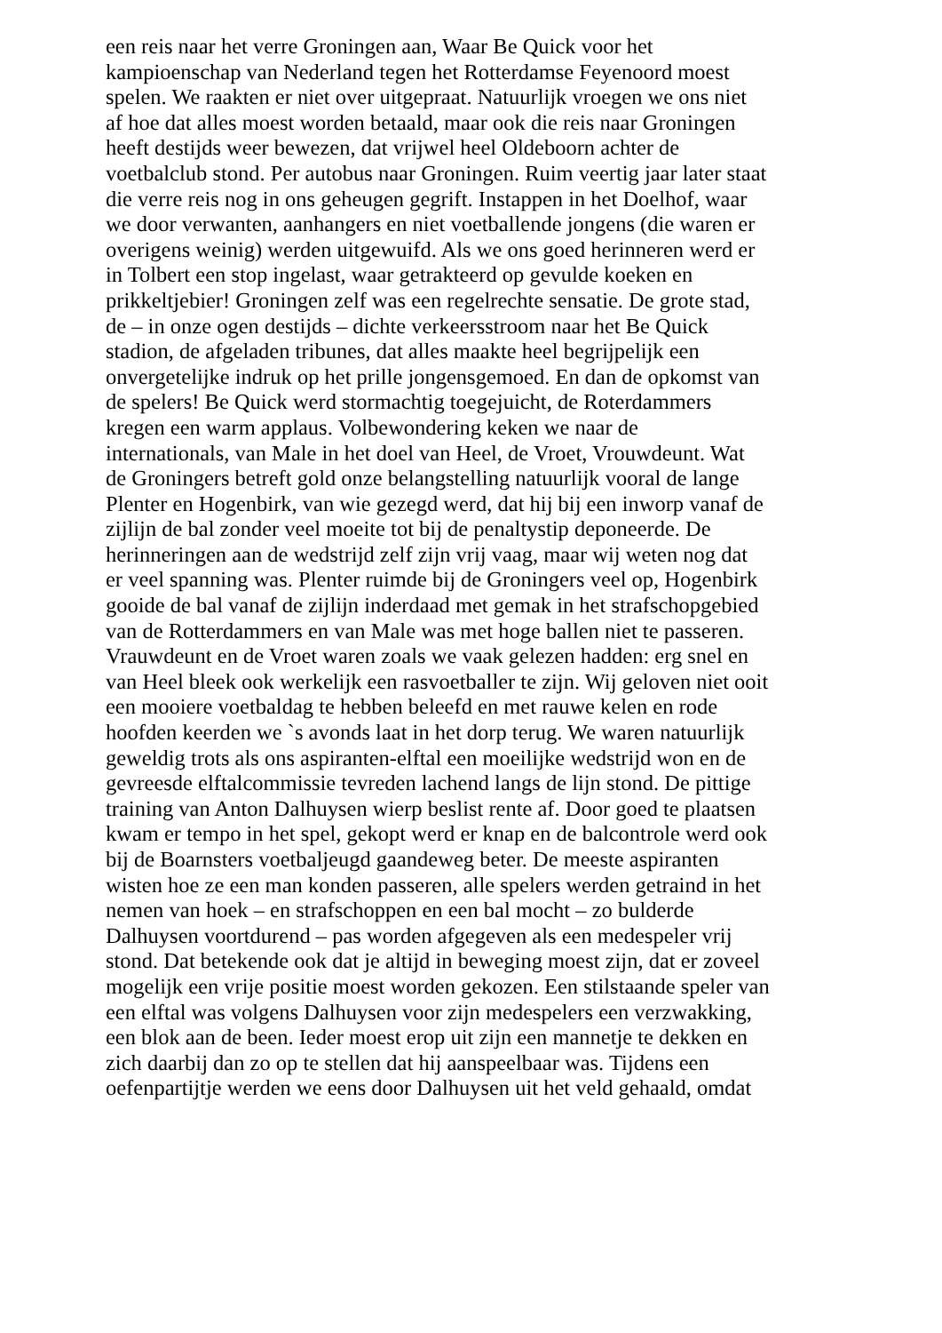een reis naar het verre Groningen aan, Waar Be Quick voor het
kampioenschap van Nederland tegen het Rotterdamse Feyenoord moest
spelen. We raakten er niet over uitgepraat. Natuurlijk vroegen we ons niet
af hoe dat alles moest worden betaald, maar ook die reis naar Groningen
heeft destijds weer bewezen, dat vrijwel heel Oldeboorn achter de
voetbalclub stond. Per autobus naar Groningen. Ruim veertig jaar later staat
die verre reis nog in ons geheugen gegrift. Instappen in het Doelhof, waar
we door verwanten, aanhangers en niet voetballende jongens (die waren er
overigens weinig) werden uitgewuifd. Als we ons goed herinneren werd er
in Tolbert een stop ingelast, waar getrakteerd op gevulde koeken en
prikkeltjebier! Groningen zelf was een regelrechte sensatie. De grote stad,
de – in onze ogen destijds – dichte verkeersstroom naar het Be Quick
stadion, de afgeladen tribunes, dat alles maakte heel begrijpelijk een
onvergetelijke indruk op het prille jongensgemoed. En dan de opkomst van
de spelers! Be Quick werd stormachtig toegejuicht, de Roterdammers
kregen een warm applaus. Volbewondering keken we naar de
internationals, van Male in het doel van Heel, de Vroet, Vrouwdeunt. Wat
de Groningers betreft gold onze belangstelling natuurlijk vooral de lange
Plenter en Hogenbirk, van wie gezegd werd, dat hij bij een inworp vanaf de
zijlijn de bal zonder veel moeite tot bij de penaltystip deponeerde. De
herinneringen aan de wedstrijd zelf zijn vrij vaag, maar wij weten nog dat
er veel spanning was. Plenter ruimde bij de Groningers veel op, Hogenbirk
gooide de bal vanaf de zijlijn inderdaad met gemak in het strafschopgebied
van de Rotterdammers en van Male was met hoge ballen niet te passeren.
Vrauwdeunt en de Vroet waren zoals we vaak gelezen hadden: erg snel en
van Heel bleek ook werkelijk een rasvoetballer te zijn. Wij geloven niet ooit
een mooiere voetbaldag te hebben beleefd en met rauwe kelen en rode
hoofden keerden we `s avonds laat in het dorp terug. We waren natuurlijk
geweldig trots als ons aspiranten-elftal een moeilijke wedstrijd won en de
gevreesde elftalcommissie tevreden lachend langs de lijn stond. De pittige
training van Anton Dalhuysen wierp beslist rente af. Door goed te plaatsen
kwam er tempo in het spel, gekopt werd er knap en de balcontrole werd ook
bij de Boarnsters voetbaljeugd gaandeweg beter. De meeste aspiranten
wisten hoe ze een man konden passeren, alle spelers werden getraind in het
nemen van hoek – en strafschoppen en een bal mocht – zo bulderde
Dalhuysen voortdurend – pas worden afgegeven als een medespeler vrij
stond. Dat betekende ook dat je altijd in beweging moest zijn, dat er zoveel
mogelijk een vrije positie moest worden gekozen. Een stilstaande speler van
een elftal was volgens Dalhuysen voor zijn medespelers een verzwakking,
een blok aan de been. Ieder moest erop uit zijn een mannetje te dekken en
zich daarbij dan zo op te stellen dat hij aanspeelbaar was. Tijdens een
oefenpartijtje werden we eens door Dalhuysen uit het veld gehaald, omdat